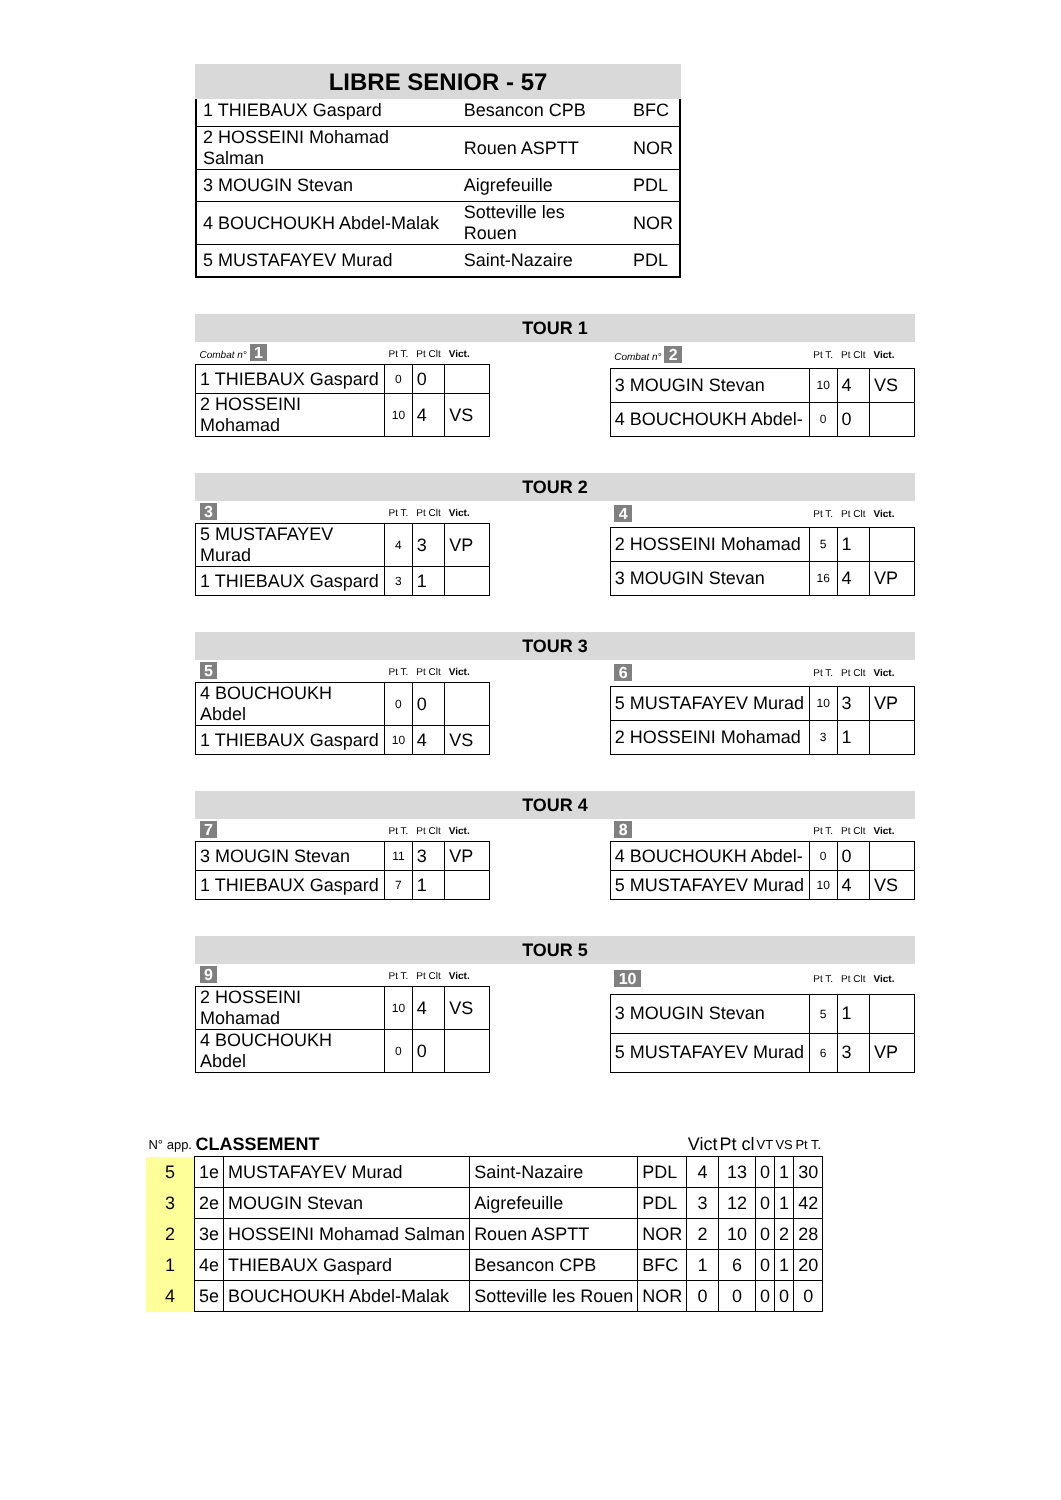LIBRE SENIOR - 57
| 1 THIEBAUX Gaspard | Besancon CPB | BFC |
| 2 HOSSEINI Mohamad Salman | Rouen ASPTT | NOR |
| 3 MOUGIN Stevan | Aigrefeuille | PDL |
| 4 BOUCHOUKH Abdel-Malak | Sotteville les Rouen | NOR |
| 5 MUSTAFAYEV Murad | Saint-Nazaire | PDL |
TOUR 1
| Combat n° 1 | Pt T. | Pt Clt | Vict. |
| 1 THIEBAUX Gaspard | 0 | 0 | |
| 2 HOSSEINI Mohamad | 10 | 4 | VS |
| Combat n° 2 | Pt T. | Pt Clt | Vict. |
| 3 MOUGIN Stevan | 10 | 4 | VS |
| 4 BOUCHOUKH Abdel- | 0 | 0 | |
TOUR 2
| 3 | Pt T. | Pt Clt | Vict. |
| 5 MUSTAFAYEV Murad | 4 | 3 | VP |
| 1 THIEBAUX Gaspard | 3 | 1 | |
| 4 | Pt T. | Pt Clt | Vict. |
| 2 HOSSEINI Mohamad | 5 | 1 | |
| 3 MOUGIN Stevan | 16 | 4 | VP |
TOUR 3
| 5 | Pt T. | Pt Clt | Vict. |
| 4 BOUCHOUKH Abdel | 0 | 0 | |
| 1 THIEBAUX Gaspard | 10 | 4 | VS |
| 6 | Pt T. | Pt Clt | Vict. |
| 5 MUSTAFAYEV Murad | 10 | 3 | VP |
| 2 HOSSEINI Mohamad | 3 | 1 | |
TOUR 4
| 7 | Pt T. | Pt Clt | Vict. |
| 3 MOUGIN Stevan | 11 | 3 | VP |
| 1 THIEBAUX Gaspard | 7 | 1 | |
| 8 | Pt T. | Pt Clt | Vict. |
| 4 BOUCHOUKH Abdel- | 0 | 0 | |
| 5 MUSTAFAYEV Murad | 10 | 4 | VS |
TOUR 5
| 9 | Pt T. | Pt Clt | Vict. |
| 2 HOSSEINI Mohamad | 10 | 4 | VS |
| 4 BOUCHOUKH Abdel | 0 | 0 | |
| 10 | Pt T. | Pt Clt | Vict. |
| 3 MOUGIN Stevan | 5 | 1 | |
| 5 MUSTAFAYEV Murad | 6 | 3 | VP |
| N° app. | CLASSEMENT | | | | Vict | Pt cl | VT | VS | Pt T. |
| --- | --- | --- | --- | --- | --- | --- | --- | --- | --- |
| 5 | 1e | MUSTAFAYEV Murad | Saint-Nazaire | PDL | 4 | 13 | 0 | 1 | 30 |
| 3 | 2e | MOUGIN Stevan | Aigrefeuille | PDL | 3 | 12 | 0 | 1 | 42 |
| 2 | 3e | HOSSEINI Mohamad Salman | Rouen ASPTT | NOR | 2 | 10 | 0 | 2 | 28 |
| 1 | 4e | THIEBAUX Gaspard | Besancon CPB | BFC | 1 | 6 | 0 | 1 | 20 |
| 4 | 5e | BOUCHOUKH Abdel-Malak | Sotteville les Rouen | NOR | 0 | 0 | 0 | 0 | 0 |